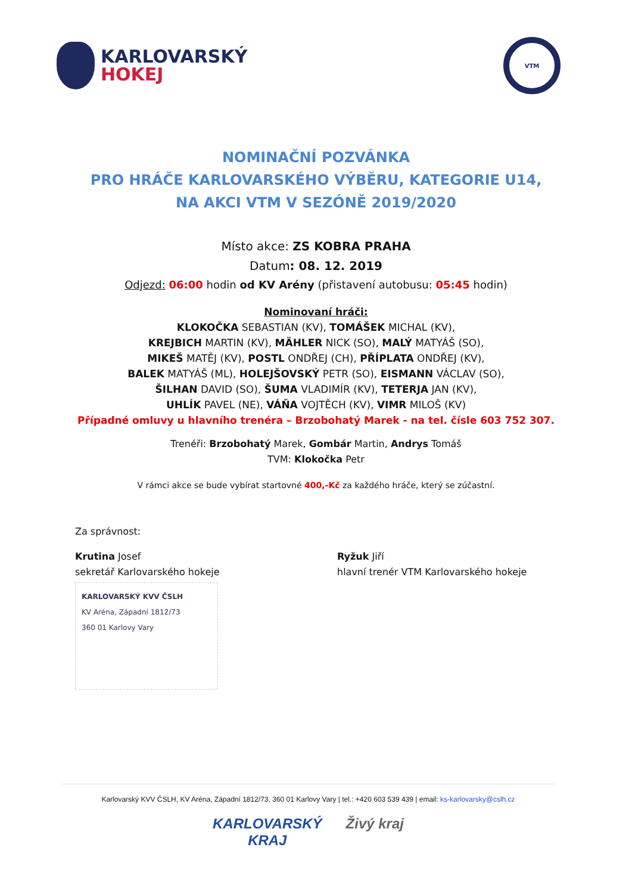KARLOVARSKÝ
HOKEJ
VTM
NOMINAČNÍ POZVÁNKA
PRO HRÁČE KARLOVARSKÉHO VÝBĚRU, KATEGORIE U14,
NA AKCI VTM V SEZÓNĚ 2019/2020
Místo akce: ZS KOBRA PRAHA
Datum: 08. 12. 2019
Odjezd: 06:00 hodin od KV Arény (přistavení autobusu: 05:45 hodin)
Nominovaní hráči:
KLOKOČKA SEBASTIAN (KV), TOMÁŠEK MICHAL (KV),
KREJBICH MARTIN (KV), MÄHLER NICK (SO), MALÝ MATYÁŠ (SO),
MIKEŠ MATĚJ (KV), POSTL ONDŘEJ (CH), PŘÍPLATA ONDŘEJ (KV),
BALEK MATYÁŠ (ML), HOLEJŠOVSKÝ PETR (SO), EISMANN VÁCLAV (SO),
ŠILHAN DAVID (SO), ŠUMA VLADIMÍR (KV), TETERJA JAN (KV),
UHLÍK PAVEL (NE), VÁŇA VOJTĚCH (KV), VIMR MILOŠ (KV)
Případné omluvy u hlavního trenéra – Brzobohatý Marek - na tel. čísle 603 752 307.
Trenéři: Brzobohatý Marek, Gombár Martin, Andrys Tomáš
TVM: Klokočka Petr
V rámci akce se bude vybírat startovné 400,-Kč za každého hráče, který se zúčastní.
Za správnost:
Krutina Josef
sekretář Karlovarského hokeje
KARLOVARSKÝ KVV ČSLH
KV Aréna, Západní 1812/73
360 01 Karlovy Vary
Ryžuk Jiří
hlavní trenér VTM Karlovarského hokeje
Karlovarský KVV ČSLH, KV Aréna, Západní 1812/73, 360 01 Karlovy Vary | tel.: +420 603 539 439 | email: ks-karlovarsky@cslh.cz
KARLOVARSKÝ
KRAJ Živý kraj